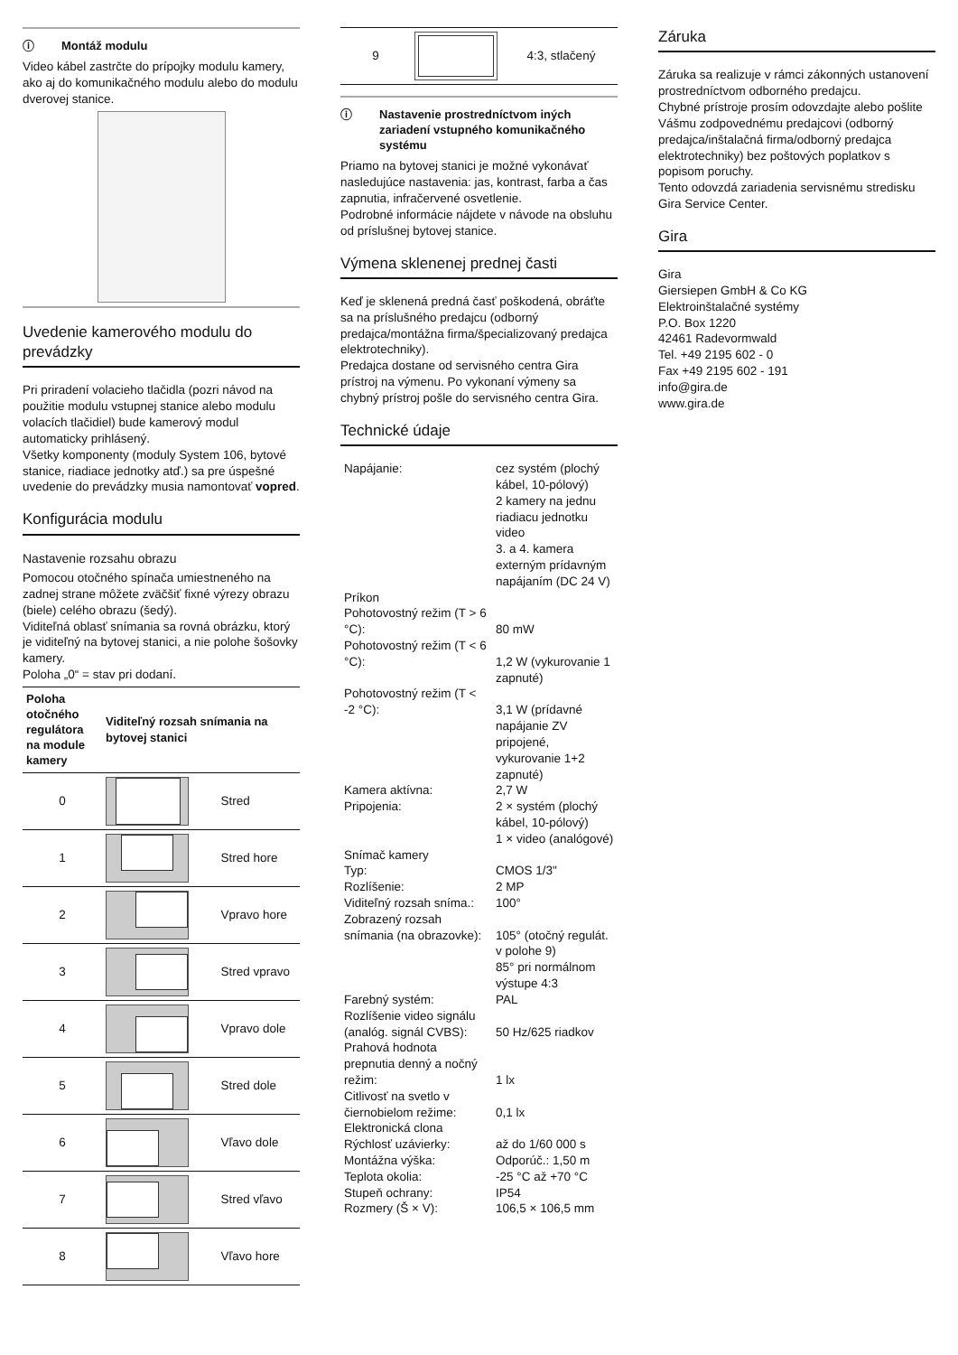ⓘ Montáž modulu
Video kábel zastrčte do prípojky modulu kamery, ako aj do komunikačného modulu alebo do modulu dverovej stanice.
Uvedenie kamerového modulu do prevádzky
Pri priradení volacieho tlačidla (pozri návod na použitie modulu vstupnej stanice alebo modulu volacích tlačidiel) bude kamerový modul automaticky prihlásený.
Všetky komponenty (moduly System 106, bytové stanice, riadiace jednotky atď.) sa pre úspešné uvedenie do prevádzky musia namontovať vopred.
Konfigurácia modulu
Nastavenie rozsahu obrazu
Pomocou otočného spínača umiestneného na zadnej strane môžete zväčšiť fixné výrezy obrazu (biele) celého obrazu (šedý).
Viditeľná oblasť snímania sa rovná obrázku, ktorý je viditeľný na bytovej stanici, a nie polohe šošovky kamery.
Poloha „0“ = stav pri dodaní.
| Poloha otočného regulátora na module kamery | Viditeľný rozsah snímania na bytovej stanici | |
| --- | --- | --- |
| 0 | | Stred |
| 1 | | Stred hore |
| 2 | | Vpravo hore |
| 3 | | Stred vpravo |
| 4 | | Vpravo dole |
| 5 | | Stred dole |
| 6 | | Vľavo dole |
| 7 | | Stred vľavo |
| 8 | | Vľavo hore |
| 9 | | 4:3, stlačený |
ⓘ Nastavenie prostredníctvom iných zariadení vstupného komunikačného systému
Priamo na bytovej stanici je možné vykonávať nasledujúce nastavenia: jas, kontrast, farba a čas zapnutia, infračervené osvetlenie.
Podrobné informácie nájdete v návode na obsluhu od príslušnej bytovej stanice.
Výmena sklenenej prednej časti
Keď je sklenená predná časť poškodená, obráťte sa na príslušného predajcu (odborný predajca/montážna firma/špecializovaný predajca elektrotechniky).
Predajca dostane od servisného centra Gira prístroj na výmenu. Po vykonaní výmeny sa chybný prístroj pošle do servisného centra Gira.
Technické údaje
| Napájanie: | cez systém (plochý kábel, 10-pólový) 2 kamery na jednu riadiacu jednotku video 3. a 4. kamera externým prídavným napájaním (DC 24 V) |
| Príkon | |
| Pohotovostný režim (T > 6 °C): | 80 mW |
| Pohotovostný režim (T < 6 °C): | 1,2 W (vykurovanie 1 zapnuté) |
| Pohotovostný režim (T < -2 °C): | 3,1 W (prídavné napájanie ZV pripojené, vykurovanie 1+2 zapnuté) |
| Kamera aktívna: | 2,7 W |
| Pripojenia: | 2 × systém (plochý kábel, 10-pólový) 1 × video (analógové) |
| Snímač kamery | |
| Typ: | CMOS 1/3" |
| Rozlíšenie: | 2 MP |
| Viditeľný rozsah sníma.: | 100° |
| Zobrazený rozsah snímania (na obrazovke): | 105° (otočný regulát. v polohe 9) 85° pri normálnom výstupe 4:3 |
| Farebný systém: | PAL |
| Rozlíšenie video signálu (analóg. signál CVBS): | 50 Hz/625 riadkov |
| Prahová hodnota prepnutia denný a nočný režim: | 1 lx |
| Citlivosť na svetlo v čiernobielom režime: | 0,1 lx |
| Elektronická clona | |
| Rýchlosť uzávierky: | až do 1/60 000 s |
| Montážna výška: | Odporúč.: 1,50 m |
| Teplota okolia: | -25 °C až +70 °C |
| Stupeň ochrany: | IP54 |
| Rozmery (Š × V): | 106,5 × 106,5 mm |
Záruka
Záruka sa realizuje v rámci zákonných ustanovení prostredníctvom odborného predajcu.
Chybné prístroje prosím odovzdajte alebo pošlite Vášmu zodpovednému predajcovi (odborný predajca/inštalačná firma/odborný predajca elektrotechniky) bez poštových poplatkov s popisom poruchy.
Tento odovzdá zariadenia servisnému stredisku Gira Service Center.
Gira
Gira
Giersiepen GmbH & Co KG
Elektroinštalačné systémy
P.O. Box 1220
42461 Radevormwald
Tel. +49 2195 602 - 0
Fax +49 2195 602 - 191
info@gira.de
www.gira.de